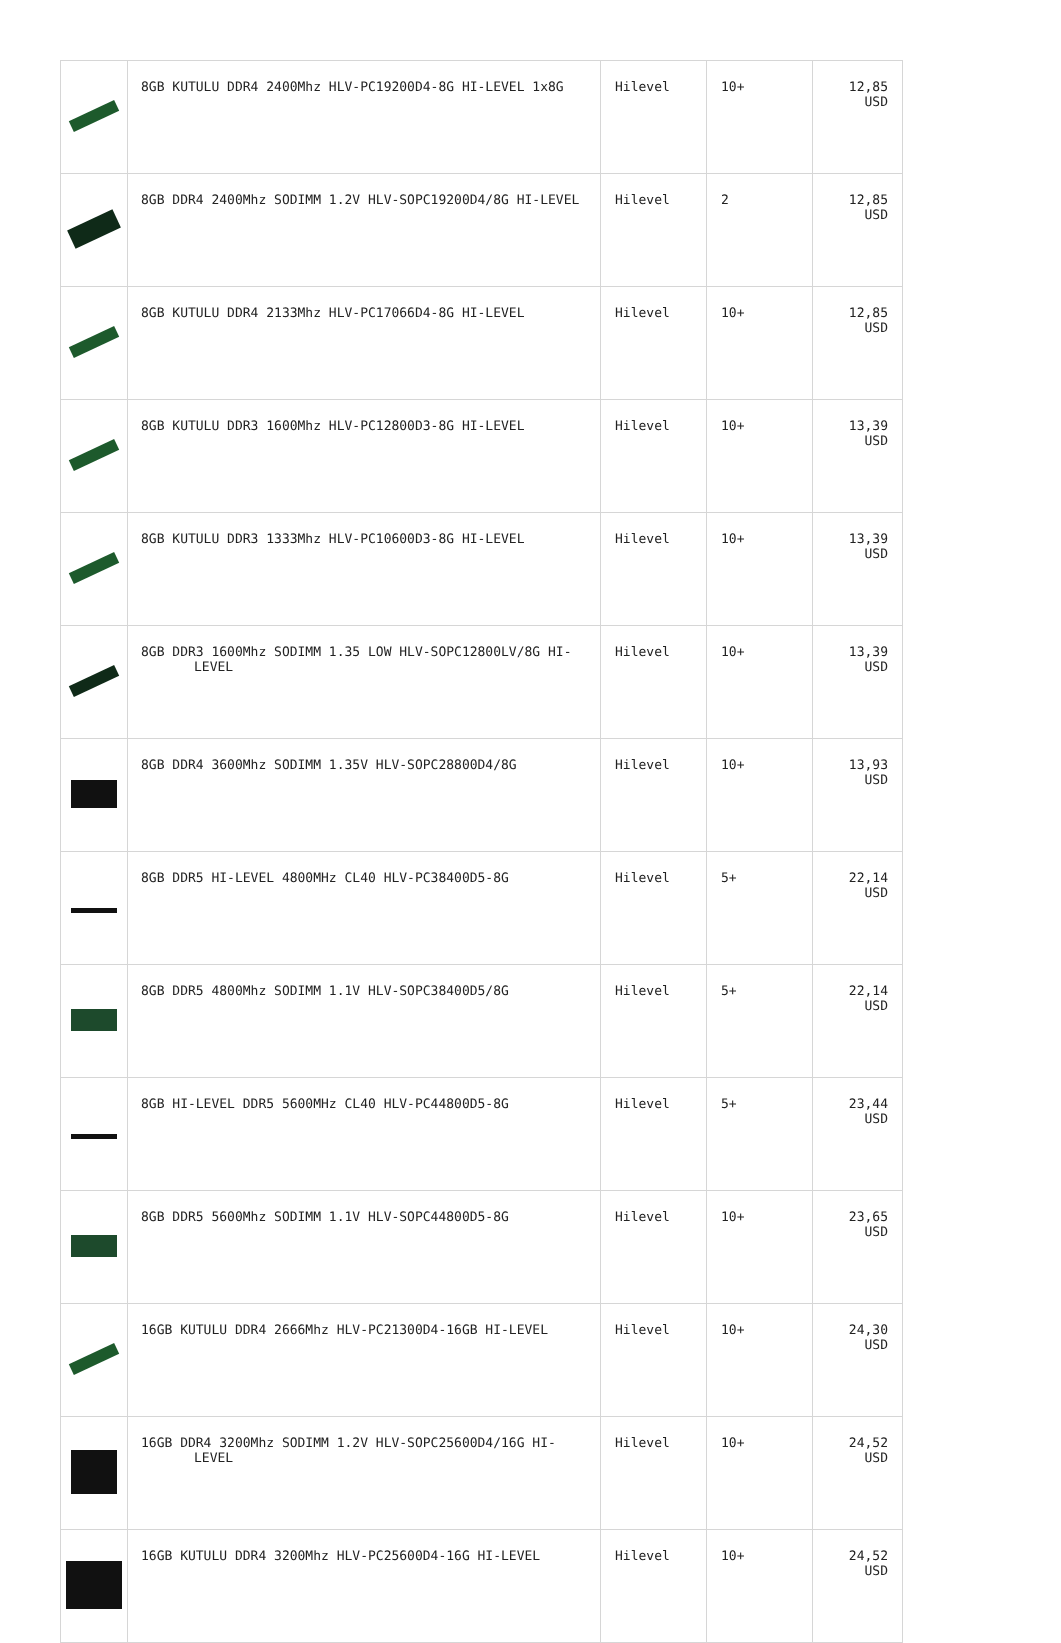| | 8GB KUTULU DDR4 2400Mhz HLV-PC19200D4-8G HI-LEVEL 1x8G | Hilevel | 10+ | 12,85 USD |
| | 8GB DDR4 2400Mhz SODIMM 1.2V HLV-SOPC19200D4/8G HI-LEVEL | Hilevel | 2 | 12,85 USD |
| | 8GB KUTULU DDR4 2133Mhz HLV-PC17066D4-8G HI-LEVEL | Hilevel | 10+ | 12,85 USD |
| | 8GB KUTULU DDR3 1600Mhz HLV-PC12800D3-8G HI-LEVEL | Hilevel | 10+ | 13,39 USD |
| | 8GB KUTULU DDR3 1333Mhz HLV-PC10600D3-8G HI-LEVEL | Hilevel | 10+ | 13,39 USD |
| | 8GB DDR3 1600Mhz SODIMM 1.35 LOW HLV-SOPC12800LV/8G HI-LEVEL | Hilevel | 10+ | 13,39 USD |
| | 8GB DDR4 3600Mhz SODIMM 1.35V HLV-SOPC28800D4/8G | Hilevel | 10+ | 13,93 USD |
| | 8GB DDR5 HI-LEVEL 4800MHz CL40 HLV-PC38400D5-8G | Hilevel | 5+ | 22,14 USD |
| | 8GB DDR5 4800Mhz SODIMM 1.1V HLV-SOPC38400D5/8G | Hilevel | 5+ | 22,14 USD |
| | 8GB HI-LEVEL DDR5 5600MHz CL40 HLV-PC44800D5-8G | Hilevel | 5+ | 23,44 USD |
| | 8GB DDR5 5600Mhz SODIMM 1.1V HLV-SOPC44800D5-8G | Hilevel | 10+ | 23,65 USD |
| | 16GB KUTULU DDR4 2666Mhz HLV-PC21300D4-16GB HI-LEVEL | Hilevel | 10+ | 24,30 USD |
| | 16GB DDR4 3200Mhz SODIMM 1.2V HLV-SOPC25600D4/16G HI-LEVEL | Hilevel | 10+ | 24,52 USD |
| | 16GB KUTULU DDR4 3200Mhz HLV-PC25600D4-16G HI-LEVEL | Hilevel | 10+ | 24,52 USD |